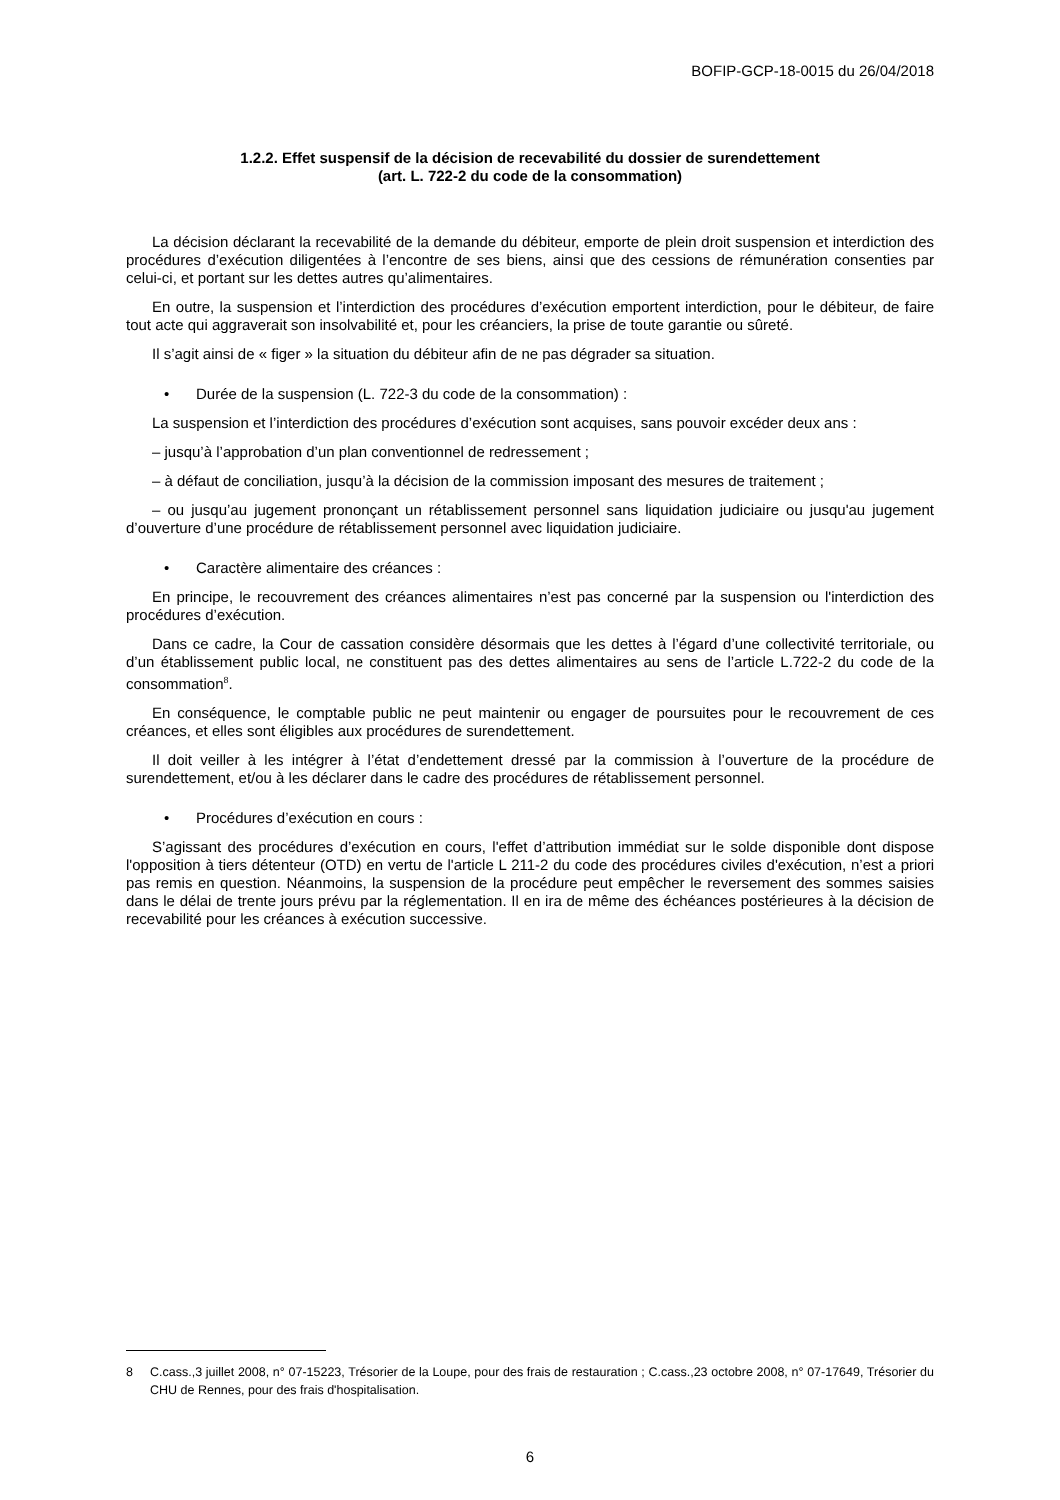BOFIP-GCP-18-0015 du 26/04/2018
1.2.2. Effet suspensif de la décision de recevabilité du dossier de surendettement
(art. L. 722-2 du code de la consommation)
La décision déclarant la recevabilité de la demande du débiteur, emporte de plein droit suspension et interdiction des procédures d’exécution diligentées à l’encontre de ses biens, ainsi que des cessions de rémunération consenties par celui-ci, et portant sur les dettes autres qu’alimentaires.
En outre, la suspension et l’interdiction des procédures d’exécution emportent interdiction, pour le débiteur, de faire tout acte qui aggraverait son insolvabilité et, pour les créanciers, la prise de toute garantie ou sûreté.
Il s’agit ainsi de « figer » la situation du débiteur afin de ne pas dégrader sa situation.
• Durée de la suspension (L. 722-3 du code de la consommation) :
La suspension et l’interdiction des procédures d’exécution sont acquises, sans pouvoir excéder deux ans :
– jusqu’à l’approbation d’un plan conventionnel de redressement ;
– à défaut de conciliation, jusqu’à la décision de la commission imposant des mesures de traitement ;
– ou jusqu’au jugement prononçant un rétablissement personnel sans liquidation judiciaire ou jusqu'au jugement d’ouverture d’une procédure de rétablissement personnel avec liquidation judiciaire.
• Caractère alimentaire des créances :
En principe, le recouvrement des créances alimentaires n’est pas concerné par la suspension ou l'interdiction des procédures d’exécution.
Dans ce cadre, la Cour de cassation considère désormais que les dettes à l’égard d’une collectivité territoriale, ou d’un établissement public local, ne constituent pas des dettes alimentaires au sens de l’article L.722-2 du code de la consommation<sup>8</sup>.
En conséquence, le comptable public ne peut maintenir ou engager de poursuites pour le recouvrement de ces créances, et elles sont éligibles aux procédures de surendettement.
Il doit veiller à les intégrer à l’état d’endettement dressé par la commission à l’ouverture de la procédure de surendettement, et/ou à les déclarer dans le cadre des procédures de rétablissement personnel.
• Procédures d’exécution en cours :
S’agissant des procédures d’exécution en cours, l'effet d’attribution immédiat sur le solde disponible dont dispose l'opposition à tiers détenteur (OTD) en vertu de l'article L 211-2 du code des procédures civiles d'exécution, n’est a priori pas remis en question. Néanmoins, la suspension de la procédure peut empêcher le reversement des sommes saisies dans le délai de trente jours prévu par la réglementation. Il en ira de même des échéances postérieures à la décision de recevabilité pour les créances à exécution successive.
8 C.cass.,3 juillet 2008, n° 07-15223, Trésorier de la Loupe, pour des frais de restauration ; C.cass.,23 octobre 2008, n° 07-17649, Trésorier du CHU de Rennes, pour des frais d'hospitalisation.
6